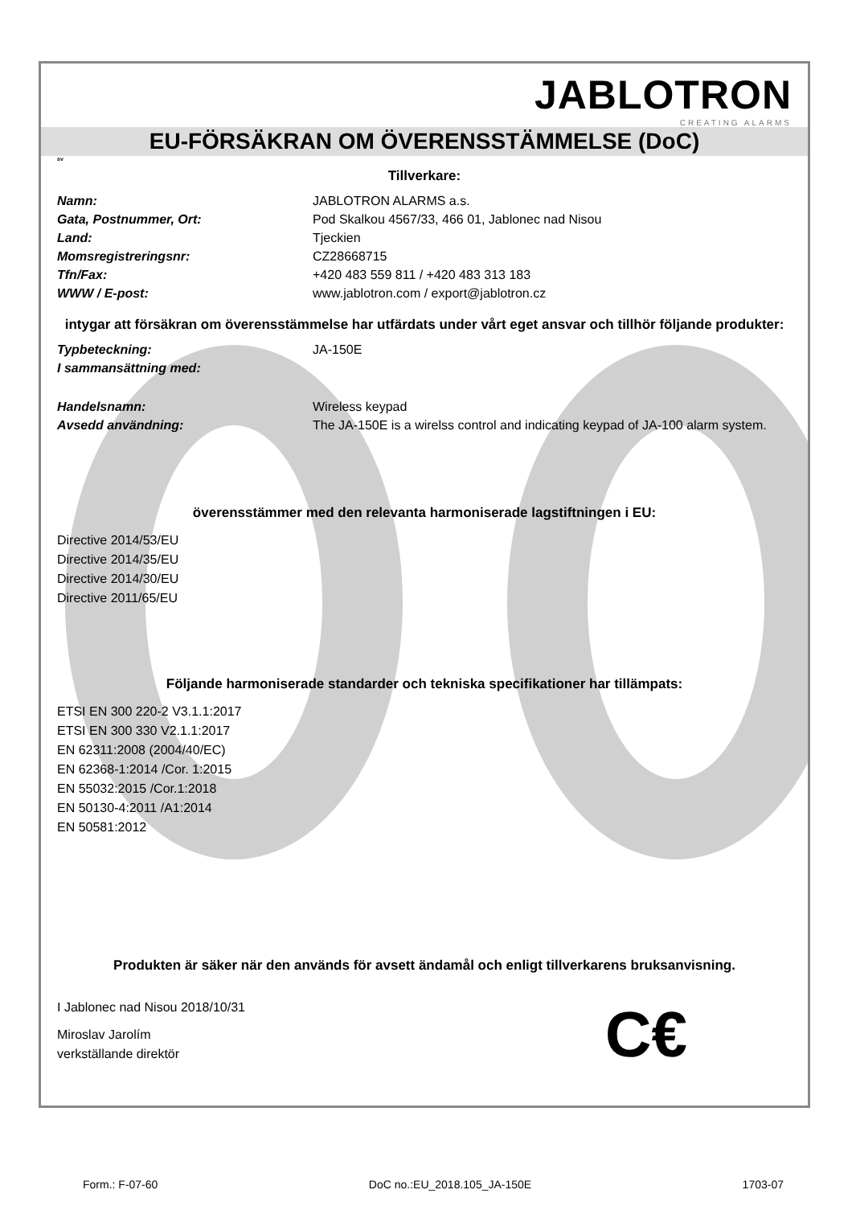JABLOTRON
CREATING ALARMS
EU-FÖRSÄKRAN OM ÖVERENSSTÄMMELSE (DoC)
sv
Tillverkare:
Namn: JABLOTRON ALARMS a.s.
Gata, Postnummer, Ort: Pod Skalkou 4567/33, 466 01, Jablonec nad Nisou
Land: Tjeckien
Momsregistreringsnr: CZ28668715
Tfn/Fax: +420 483 559 811 / +420 483 313 183
WWW / E-post: www.jablotron.com / export@jablotron.cz
intygar att försäkran om överensstämmelse har utfärdats under vårt eget ansvar och tillhör följande produkter:
Typbeteckning: JA-150E
I sammansättning med:
Handelsnamn: Wireless keypad
Avsedd användning: The JA-150E is a wirelss control and indicating keypad of JA-100 alarm system.
överensstämmer med den relevanta harmoniserade lagstiftningen i EU:
Directive 2014/53/EU
Directive 2014/35/EU
Directive 2014/30/EU
Directive 2011/65/EU
Följande harmoniserade standarder och tekniska specifikationer har tillämpats:
ETSI EN 300 220-2 V3.1.1:2017
ETSI EN 300 330 V2.1.1:2017
EN 62311:2008 (2004/40/EC)
EN 62368-1:2014 /Cor. 1:2015
EN 55032:2015 /Cor.1:2018
EN 50130-4:2011 /A1:2014
EN 50581:2012
Produkten är säker när den används för avsett ändamål och enligt tillverkarens bruksanvisning.
I Jablonec nad Nisou 2018/10/31
Miroslav Jarolím
verkställande direktör
C€
Form.: F-07-60 DoC no.:EU_2018.105_JA-150E 1703-07